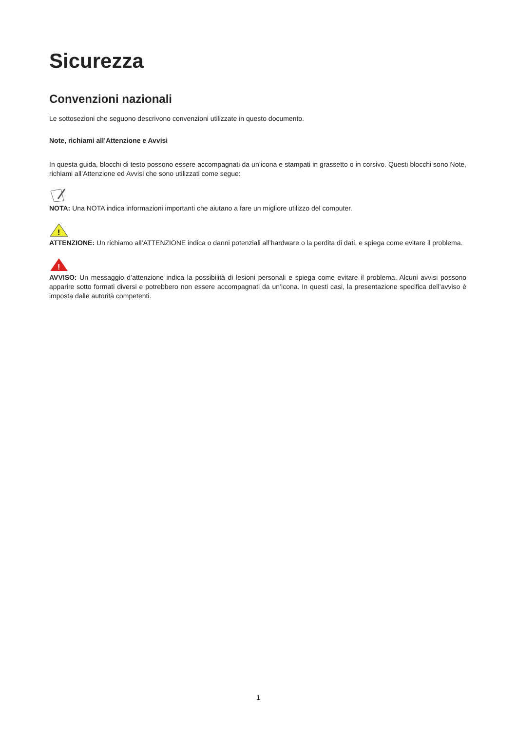Sicurezza
Convenzioni nazionali
Le sottosezioni che seguono descrivono convenzioni utilizzate in questo documento.
Note, richiami all’Attenzione e Avvisi
In questa guida, blocchi di testo possono essere accompagnati da un’icona e stampati in grassetto o in corsivo. Questi blocchi sono Note, richiami all’Attenzione ed Avvisi che sono utilizzati come segue:
NOTA: Una NOTA indica informazioni importanti che aiutano a fare un migliore utilizzo del computer.
!
ATTENZIONE: Un richiamo all’ATTENZIONE indica o danni potenziali all’hardware o la perdita di dati, e spiega come evitare il problema.
!
AVVISO: Un messaggio d’attenzione indica la possibilità di lesioni personali e spiega come evitare il problema. Alcuni avvisi possono apparire sotto formati diversi e potrebbero non essere accompagnati da un’icona. In questi casi, la presentazione specifica dell’avviso è imposta dalle autorità competenti.
1